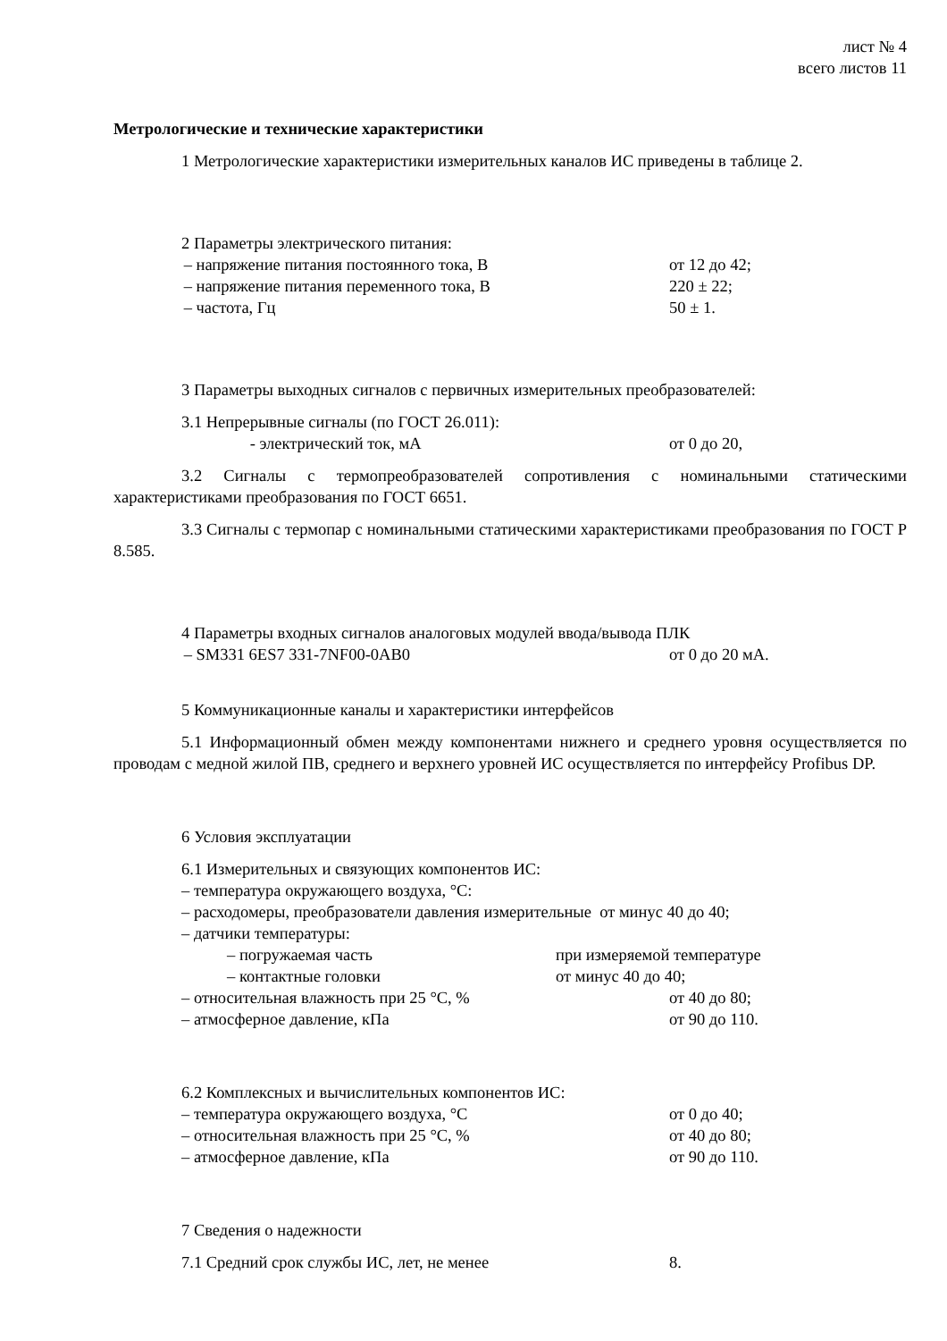лист № 4
всего листов 11
Метрологические и технические характеристики
1 Метрологические характеристики измерительных каналов ИС приведены в таблице 2.
2 Параметры электрического питания:
– напряжение питания постоянного тока, В от 12 до 42;
– напряжение питания переменного тока, В 220 ± 22;
– частота, Гц 50 ± 1.
3 Параметры выходных сигналов с первичных измерительных преобразователей:
3.1 Непрерывные сигналы (по ГОСТ 26.011):
- электрический ток, мА от 0 до 20,
3.2 Сигналы с термопреобразователей сопротивления с номинальными статическими характеристиками преобразования по ГОСТ 6651.
3.3 Сигналы с термопар с номинальными статическими характеристиками преобразования по ГОСТ Р 8.585.
4 Параметры входных сигналов аналоговых модулей ввода/вывода ПЛК
– SM331 6ES7 331-7NF00-0AB0 от 0 до 20 мА.
5 Коммуникационные каналы и характеристики интерфейсов
5.1 Информационный обмен между компонентами нижнего и среднего уровня осуществляется по проводам с медной жилой ПВ, среднего и верхнего уровней ИС осуществляется по интерфейсу Profibus DP.
6 Условия эксплуатации
6.1 Измерительных и связующих компонентов ИС:
– температура окружающего воздуха, °С:
– расходомеры, преобразователи давления измерительные от минус 40 до 40;
– датчики температуры:
– погружаемая часть при измеряемой температуре
– контактные головки от минус 40 до 40;
– относительная влажность при 25 °С, % от 40 до 80;
– атмосферное давление, кПа от 90 до 110.
6.2 Комплексных и вычислительных компонентов ИС:
– температура окружающего воздуха, °С от 0 до 40;
– относительная влажность при 25 °С, % от 40 до 80;
– атмосферное давление, кПа от 90 до 110.
7 Сведения о надежности
7.1 Средний срок службы ИС, лет, не менее 8.